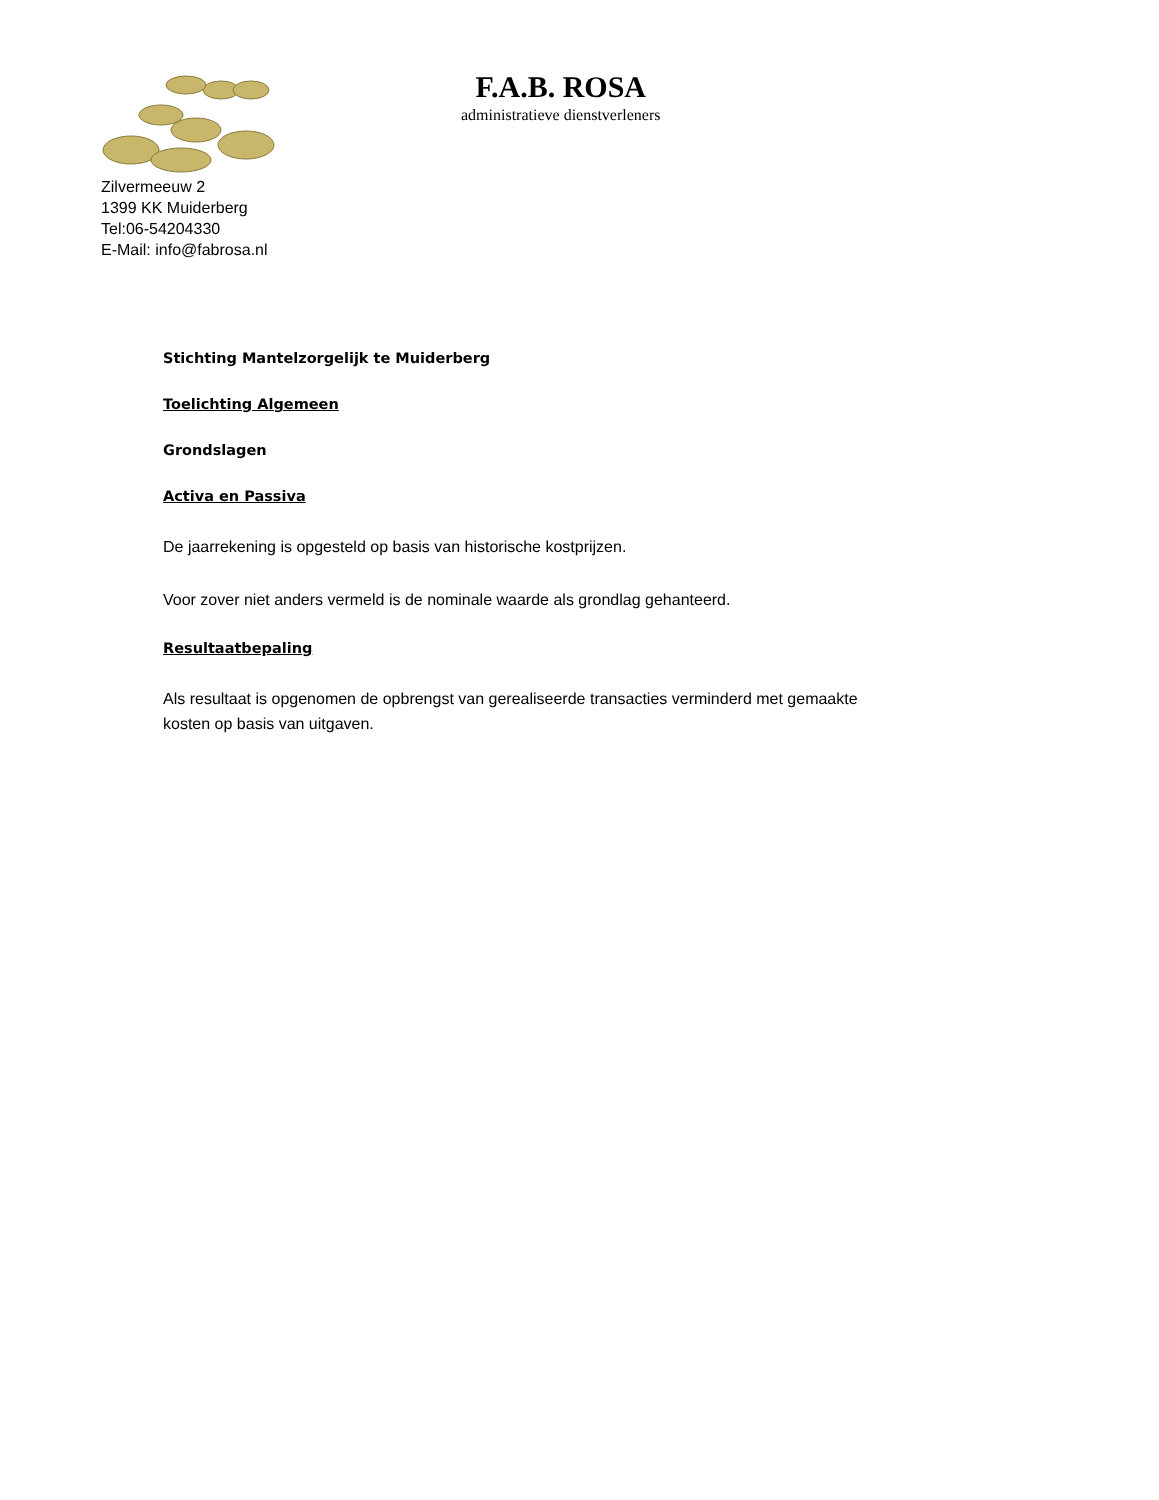F.A.B. ROSA
administratieve dienstverleners
Zilvermeeuw 2
1399 KK Muiderberg
Tel:06-54204330
E-Mail: info@fabrosa.nl
Stichting Mantelzorgelijk te Muiderberg
Toelichting Algemeen
Grondslagen
Activa en Passiva
De jaarrekening is opgesteld op basis van historische kostprijzen.
Voor zover niet anders vermeld is de nominale waarde als grondlag gehanteerd.
Resultaatbepaling
Als resultaat is opgenomen de opbrengst van gerealiseerde transacties verminderd met gemaakte kosten op basis van uitgaven.